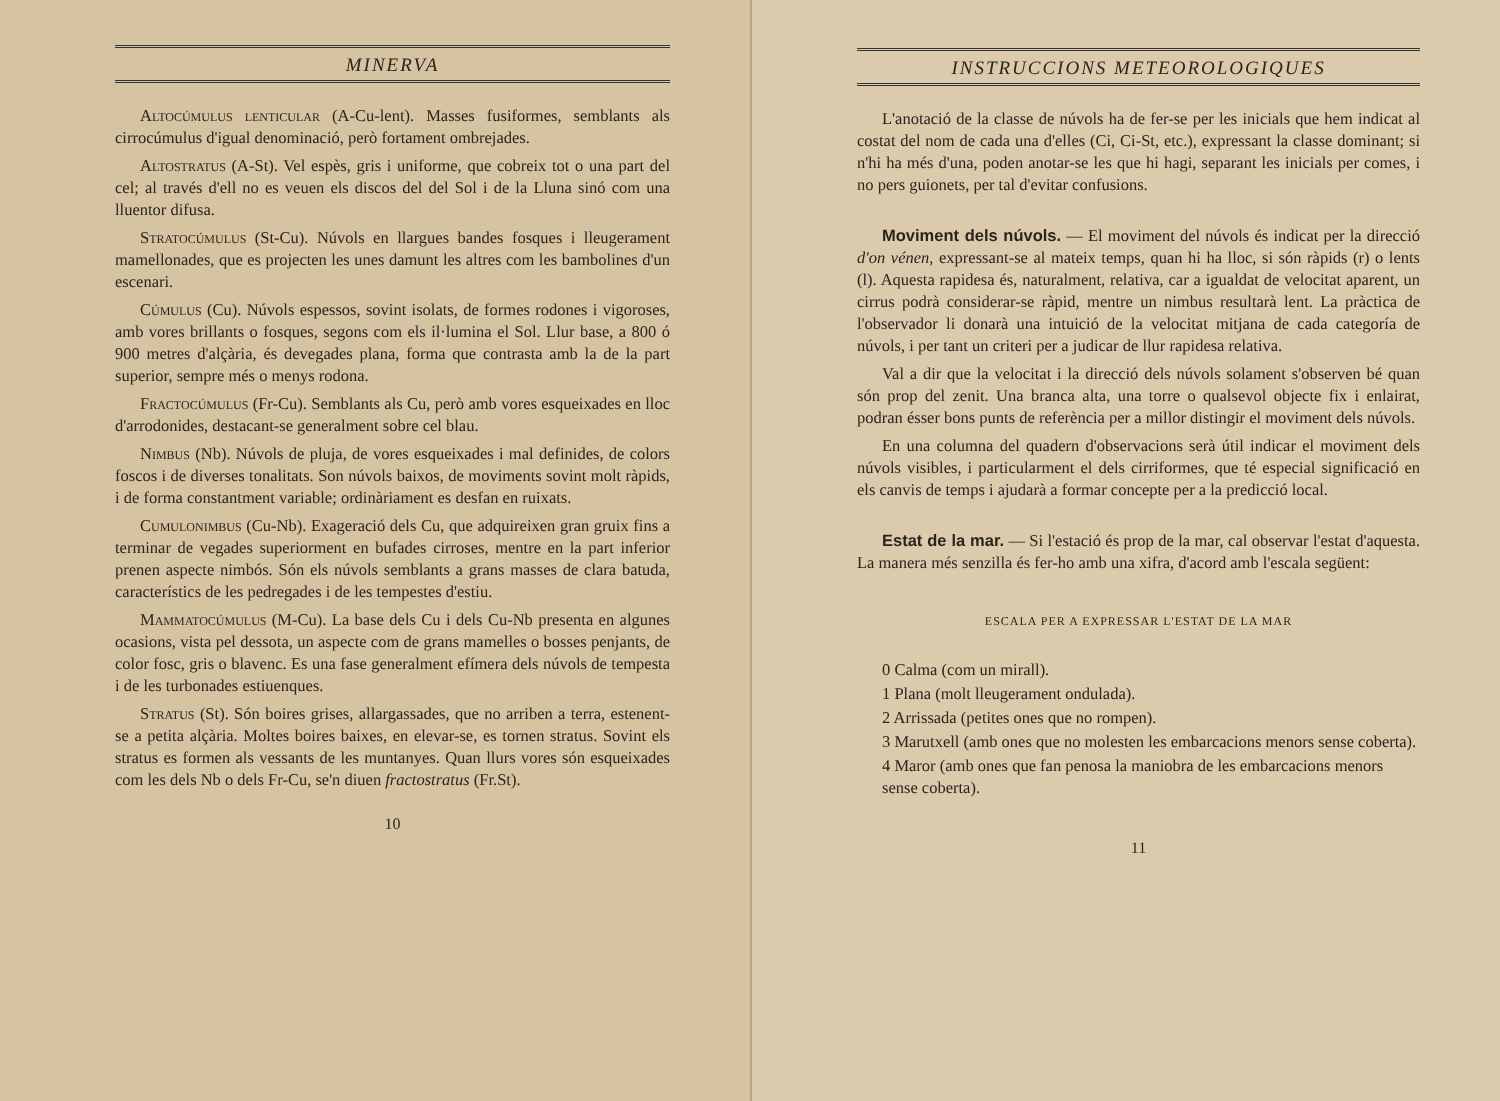MINERVA
Altocúmulus lenticular (A-Cu-lent). Masses fusiformes, semblants als cirrocúmulus d'igual denominació, però fortament ombrejades.
Altostratus (A-St). Vel espès, gris i uniforme, que cobreix tot o una part del cel; al través d'ell no es veuen els discos del del Sol i de la Lluna sinó com una lluentor difusa.
Stratocúmulus (St-Cu). Núvols en llargues bandes fosques i lleugerament mamellonades, que es projecten les unes damunt les altres com les bambolines d'un escenari.
Cúmulus (Cu). Núvols espessos, sovint isolats, de formes rodones i vigoroses, amb vores brillants o fosques, segons com els il·lumina el Sol. Llur base, a 800 ó 900 metres d'alçària, és devegades plana, forma que contrasta amb la de la part superior, sempre més o menys rodona.
Fractocúmulus (Fr-Cu). Semblants als Cu, però amb vores esqueixades en lloc d'arrodonides, destacant-se generalment sobre cel blau.
Nimbus (Nb). Núvols de pluja, de vores esqueixades i mal definides, de colors foscos i de diverses tonalitats. Son núvols baixos, de moviments sovint molt ràpids, i de forma constantment variable; ordinàriament es desfan en ruixats.
Cumulonimbus (Cu-Nb). Exageració dels Cu, que adquireixen gran gruix fins a terminar de vegades superiorment en bufades cirroses, mentre en la part inferior prenen aspecte nimbós. Són els núvols semblants a grans masses de clara batuda, característics de les pedregades i de les tempestes d'estiu.
Mammatocúmulus (M-Cu). La base dels Cu i dels Cu-Nb presenta en algunes ocasions, vista pel dessota, un aspecte com de grans mamelles o bosses penjants, de color fosc, gris o blavenc. Es una fase generalment efímera dels núvols de tempesta i de les turbonades estiuenques.
Stratus (St). Són boires grises, allargassades, que no arriben a terra, estenent-se a petita alçària. Moltes boires baixes, en elevar-se, es tornen stratus. Sovint els stratus es formen als vessants de les muntanyes. Quan llurs vores són esqueixades com les dels Nb o dels Fr-Cu, se'n diuen fractostratus (Fr.St).
10
INSTRUCCIONS METEOROLOGIQUES
L'anotació de la classe de núvols ha de fer-se per les inicials que hem indicat al costat del nom de cada una d'elles (Ci, Ci-St, etc.), expressant la classe dominant; si n'hi ha més d'una, poden anotar-se les que hi hagi, separant les inicials per comes, i no pers guionets, per tal d'evitar confusions.
Moviment dels núvols. — El moviment del núvols és indicat per la direcció d'on vénen, expressant-se al mateix temps, quan hi ha lloc, si són ràpids (r) o lents (l). Aquesta rapidesa és, naturalment, relativa, car a igualdat de velocitat aparent, un cirrus podrà considerar-se ràpid, mentre un nimbus resultarà lent. La pràctica de l'observador li donarà una intuició de la velocitat mitjana de cada categoría de núvols, i per tant un criteri per a judicar de llur rapidesa relativa.
Val a dir que la velocitat i la direcció dels núvols solament s'observen bé quan són prop del zenit. Una branca alta, una torre o qualsevol objecte fix i enlairat, podran ésser bons punts de referència per a millor distingir el moviment dels núvols.
En una columna del quadern d'observacions serà útil indicar el moviment dels núvols visibles, i particularment el dels cirriformes, que té especial significació en els canvis de temps i ajudarà a formar concepte per a la predicció local.
Estat de la mar. — Si l'estació és prop de la mar, cal observar l'estat d'aquesta. La manera més senzilla és fer-ho amb una xifra, d'acord amb l'escala següent:
ESCALA PER A EXPRESSAR L'ESTAT DE LA MAR
0 Calma (com un mirall).
1 Plana (molt lleugerament ondulada).
2 Arrissada (petites ones que no rompen).
3 Marutxell (amb ones que no molesten les embarcacions menors sense coberta).
4 Maror (amb ones que fan penosa la maniobra de les embarcacions menors sense coberta).
11